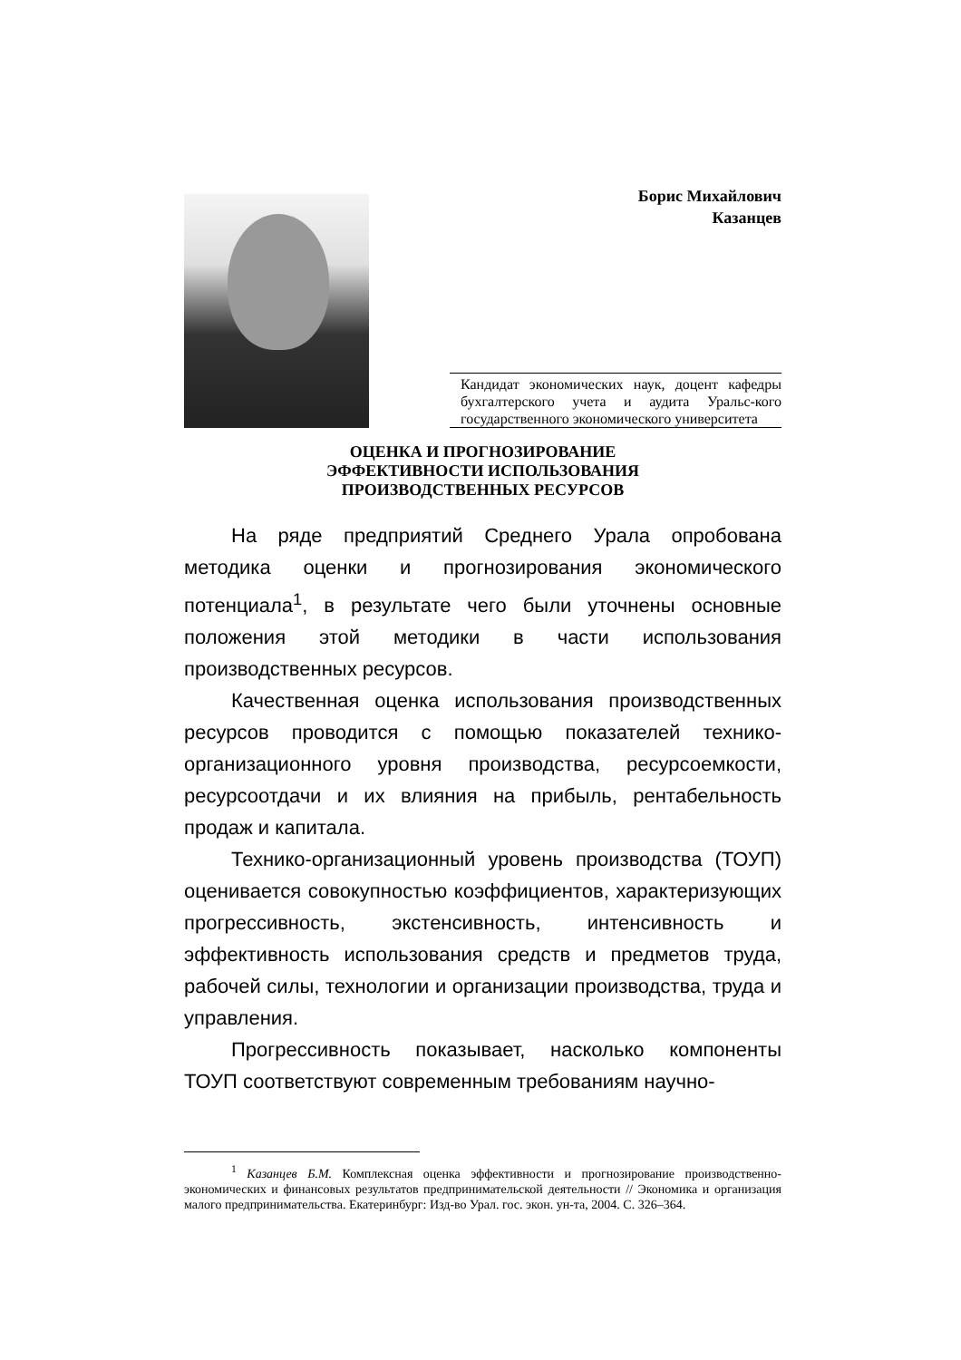Борис Михайлович
Казанцев
Кандидат экономических наук, доцент кафедры бухгалтерского учета и аудита Уральс-кого государственного экономического университета
ОЦЕНКА И ПРОГНОЗИРОВАНИЕ
ЭФФЕКТИВНОСТИ ИСПОЛЬЗОВАНИЯ
ПРОИЗВОДСТВЕННЫХ РЕСУРСОВ
На ряде предприятий Среднего Урала опробована методика оценки и прогнозирования экономического потенциала<sup>1</sup>, в результате чего были уточнены основные положения этой методики в части использования производственных ресурсов.
Качественная оценка использования производственных ресурсов проводится с помощью показателей технико-организационного уровня производства, ресурсоемкости, ресурсоотдачи и их влияния на прибыль, рентабельность продаж и капитала.
Технико-организационный уровень производства (ТОУП) оценивается совокупностью коэффициентов, характеризующих прогрессивность, экстенсивность, интенсивность и эффективность использования средств и предметов труда, рабочей силы, технологии и организации производства, труда и управления.
Прогрессивность показывает, насколько компоненты ТОУП соответствуют современным требованиям научно-
<sup>1</sup> Казанцев Б.М. Комплексная оценка эффективности и прогнозирование производственно-экономических и финансовых результатов предпринимательской деятельности // Экономика и организация малого предпринимательства. Екатеринбург: Изд-во Урал. гос. экон. ун-та, 2004. С. 326–364.